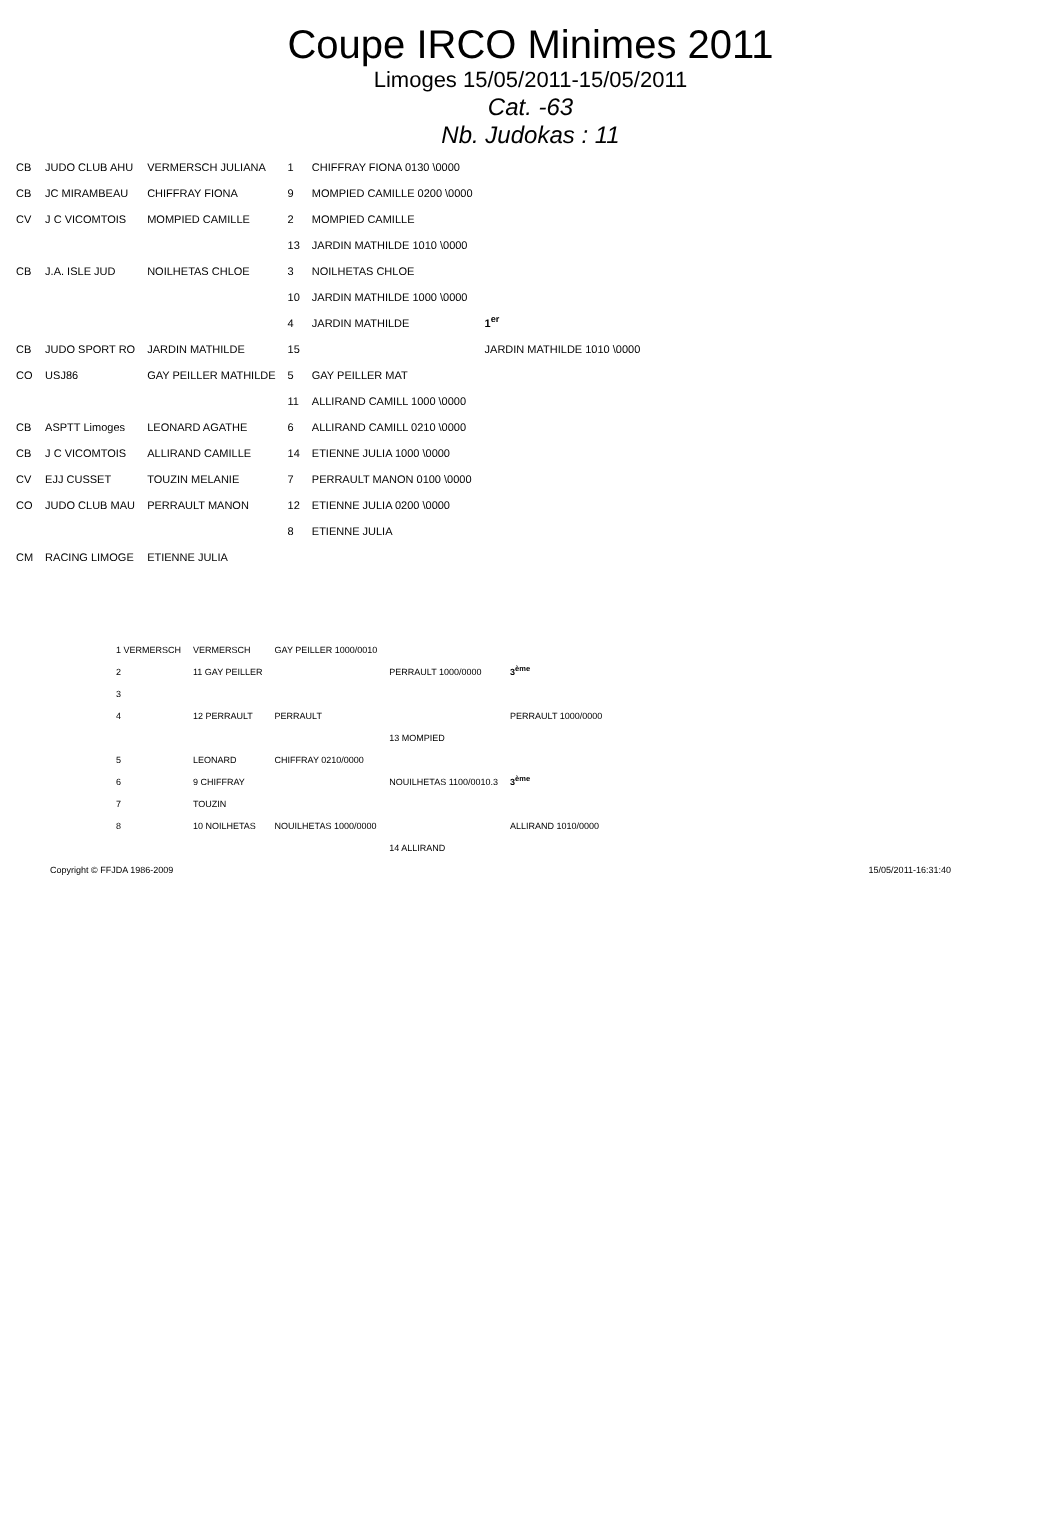Coupe IRCO Minimes 2011
Limoges 15/05/2011-15/05/2011
Cat. -63
Nb. Judokas : 11
| CB | JUDO CLUB AHU | VERMERSCH JULIANA | 1 | CHIFFRAY FIONA 0130 \0000 | |
| CB | JC MIRAMBEAU | CHIFFRAY FIONA | 9 | MOMPIED CAMILLE 0200 \0000 | |
| CV | J C VICOMTOIS | MOMPIED CAMILLE | 2 | MOMPIED CAMILLE | |
| | | | 13 | JARDIN MATHILDE 1010 \0000 | |
| CB | J.A. ISLE JUD | NOILHETAS CHLOE | 3 | NOILHETAS CHLOE | |
| | | | 10 | JARDIN MATHILDE 1000 \0000 | |
| | | | 4 | JARDIN MATHILDE | 1<sup>er</sup> |
| CB | JUDO SPORT RO | JARDIN MATHILDE | 15 | | JARDIN MATHILDE 1010 \0000 |
| CO | USJ86 | GAY PEILLER MATHILDE | 5 | GAY PEILLER MAT | |
| | | | 11 | ALLIRAND CAMILL 1000 \0000 | |
| CB | ASPTT Limoges | LEONARD AGATHE | 6 | ALLIRAND CAMILL 0210 \0000 | |
| CB | J C VICOMTOIS | ALLIRAND CAMILLE | 14 | ETIENNE JULIA 1000 \0000 | |
| CV | EJJ CUSSET | TOUZIN MELANIE | 7 | PERRAULT MANON 0100 \0000 | |
| CO | JUDO CLUB MAU | PERRAULT MANON | 12 | ETIENNE JULIA 0200 \0000 | |
| | | | 8 | ETIENNE JULIA | |
| CM | RACING LIMOGE | ETIENNE JULIA | | | |
| 1 VERMERSCH | VERMERSCH | GAY PEILLER 1000/0010 | | |
| 2 | 11 GAY PEILLER | | PERRAULT 1000/0000 | 3<sup>ème</sup> |
| 3 | | | | |
| 4 | 12 PERRAULT | PERRAULT | | PERRAULT 1000/0000 |
| | | | 13 MOMPIED | |
| 5 | LEONARD | CHIFFRAY 0210/0000 | | |
| 6 | 9 CHIFFRAY | | NOUILHETAS 1100/0010.3 | 3<sup>ème</sup> |
| 7 | TOUZIN | | | |
| 8 | 10 NOILHETAS | NOUILHETAS 1000/0000 | | ALLIRAND 1010/0000 |
| | | | 14 ALLIRAND | |
Copyright © FFJDA 1986-2009 15/05/2011-16:31:40